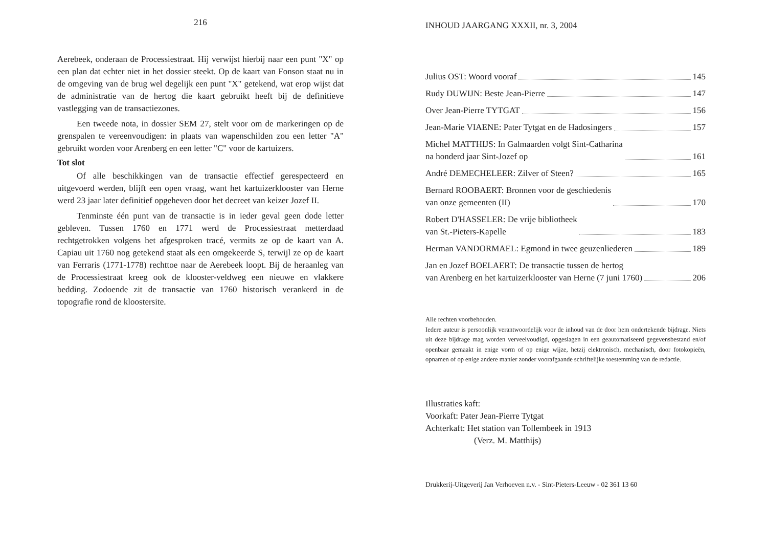216
Aerebeek, onderaan de Processiestraat. Hij verwijst hierbij naar een punt "X" op een plan dat echter niet in het dossier steekt. Op de kaart van Fonson staat nu in de omgeving van de brug wel degelijk een punt "X" getekend, wat erop wijst dat de administratie van de hertog die kaart gebruikt heeft bij de definitieve vastlegging van de transactiezones.
Een tweede nota, in dossier SEM 27, stelt voor om de markeringen op de grenspalen te vereenvoudigen: in plaats van wapenschilden zou een letter "A" gebruikt worden voor Arenberg en een letter "C" voor de kartuizers.
Tot slot
Of alle beschikkingen van de transactie effectief gerespecteerd en uitgevoerd werden, blijft een open vraag, want het kartuizerklooster van Herne werd 23 jaar later definitief opgeheven door het decreet van keizer Jozef II.
Tenminste één punt van de transactie is in ieder geval geen dode letter gebleven. Tussen 1760 en 1771 werd de Processiestraat metterdaad rechtgetrokken volgens het afgesproken tracé, vermits ze op de kaart van A. Capiau uit 1760 nog getekend staat als een omgekeerde S, terwijl ze op de kaart van Ferraris (1771-1778) rechttoe naar de Aerebeek loopt. Bij de heraanleg van de Processiestraat kreeg ook de klooster-veldweg een nieuwe en vlakkere bedding. Zodoende zit de transactie van 1760 historisch verankerd in de topografie rond de kloostersite.
INHOUD JAARGANG XXXII, nr. 3, 2004
Julius OST: Woord vooraf 145
Rudy DUWIJN: Beste Jean-Pierre 147
Over Jean-Pierre TYTGAT 156
Jean-Marie VIAENE: Pater Tytgat en de Hadosingers 157
Michel MATTHIJS: In Galmaarden volgt Sint-Catharina
na honderd jaar Sint-Jozef op 161
André DEMECHELEER: Zilver of Steen? 165
Bernard ROOBAERT: Bronnen voor de geschiedenis
van onze gemeenten (II) 170
Robert D'HASSELER: De vrije bibliotheek
van St.-Pieters-Kapelle 183
Herman VANDORMAEL: Egmond in twee geuzenliederen 189
Jan en Jozef BOELAERT: De transactie tussen de hertog
van Arenberg en het kartuizerklooster van Herne (7 juni 1760) 206
Alle rechten voorbehouden.
Iedere auteur is persoonlijk verantwoordelijk voor de inhoud van de door hem ondertekende bijdrage. Niets uit deze bijdrage mag worden verveelvoudigd, opgeslagen in een geautomatiseerd gegevensbestand en/of openbaar gemaakt in enige vorm of op enige wijze, hetzij elektronisch, mechanisch, door fotokopieën, opnamen of op enige andere manier zonder voorafgaande schriftelijke toestemming van de redactie.
Illustraties kaft:
Voorkaft: Pater Jean-Pierre Tytgat
Achterkaft: Het station van Tollembeek in 1913
(Verz. M. Matthijs)
Drukkerij-Uitgeverij Jan Verhoeven n.v. - Sint-Pieters-Leeuw - 02 361 13 60